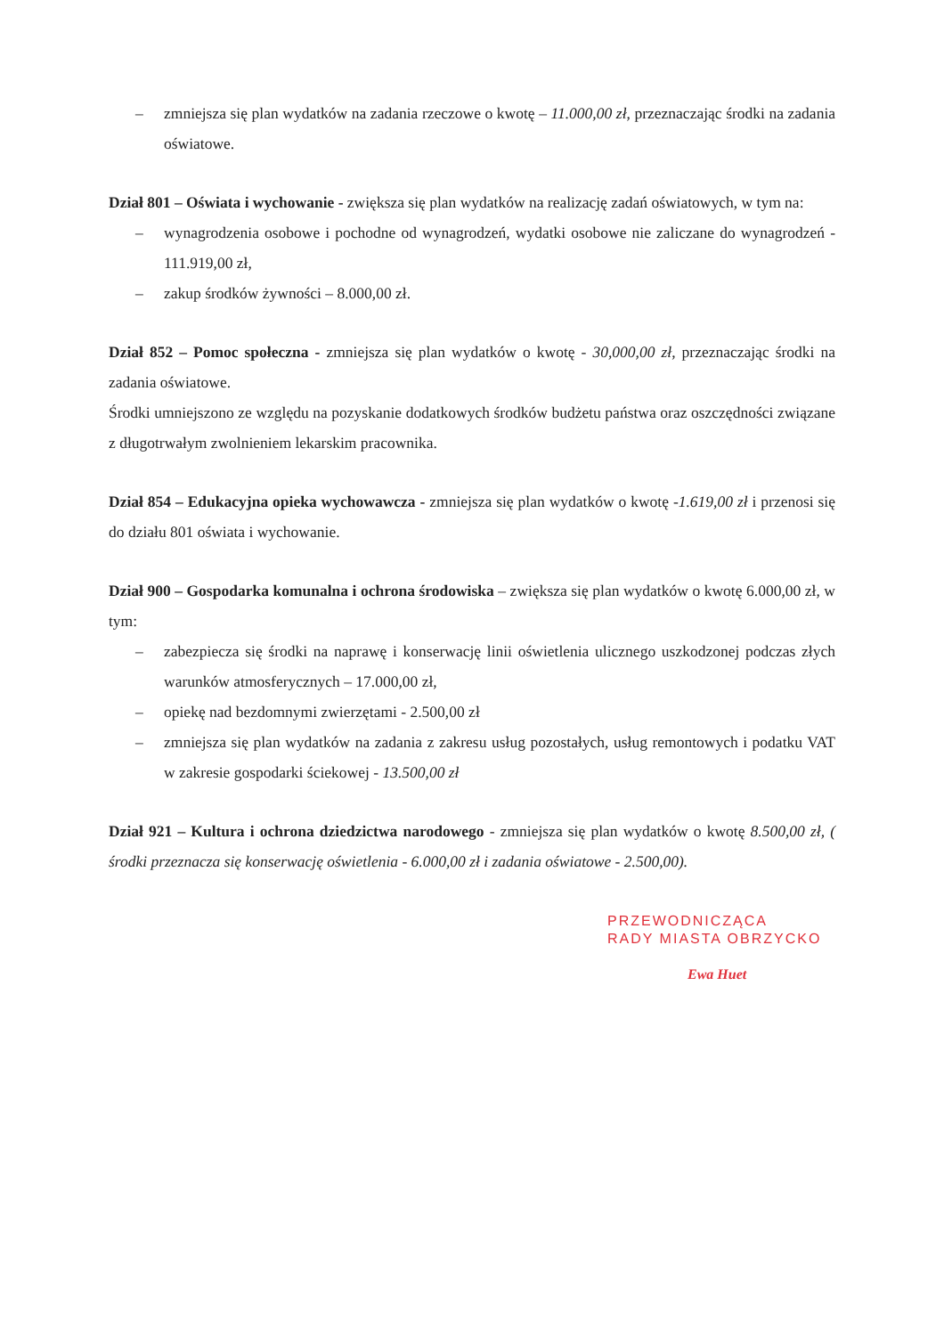– zmniejsza się plan wydatków na zadania rzeczowe o kwotę – 11.000,00 zł, przeznaczając środki na zadania oświatowe.
Dział 801 – Oświata i wychowanie - zwiększa się plan wydatków na realizację zadań oświatowych, w tym na:
– wynagrodzenia osobowe i pochodne od wynagrodzeń, wydatki osobowe nie zaliczane do wynagrodzeń - 111.919,00 zł,
– zakup środków żywności – 8.000,00 zł.
Dział 852 – Pomoc społeczna - zmniejsza się plan wydatków o kwotę - 30,000,00 zł, przeznaczając środki na zadania oświatowe.
Środki umniejszono ze względu na pozyskanie dodatkowych środków budżetu państwa oraz oszczędności związane z długotrwałym zwolnieniem lekarskim pracownika.
Dział 854 – Edukacyjna opieka wychowawcza - zmniejsza się plan wydatków o kwotę -1.619,00 zł i przenosi się do działu 801 oświata i wychowanie.
Dział 900 – Gospodarka komunalna i ochrona środowiska – zwiększa się plan wydatków o kwotę 6.000,00 zł, w tym:
– zabezpiecza się środki na naprawę i konserwację linii oświetlenia ulicznego uszkodzonej podczas złych warunków atmosferycznych – 17.000,00 zł,
– opiekę nad bezdomnymi zwierzętami - 2.500,00 zł
– zmniejsza się plan wydatków na zadania z zakresu usług pozostałych, usług remontowych i podatku VAT w zakresie gospodarki ściekowej - 13.500,00 zł
Dział 921 – Kultura i ochrona dziedzictwa narodowego - zmniejsza się plan wydatków o kwotę 8.500,00 zł, ( środki przeznacza się konserwację oświetlenia - 6.000,00 zł i zadania oświatowe - 2.500,00).
PRZEWODNICZĄCA
RADY MIASTA OBRZYCKO
Ewa Huet